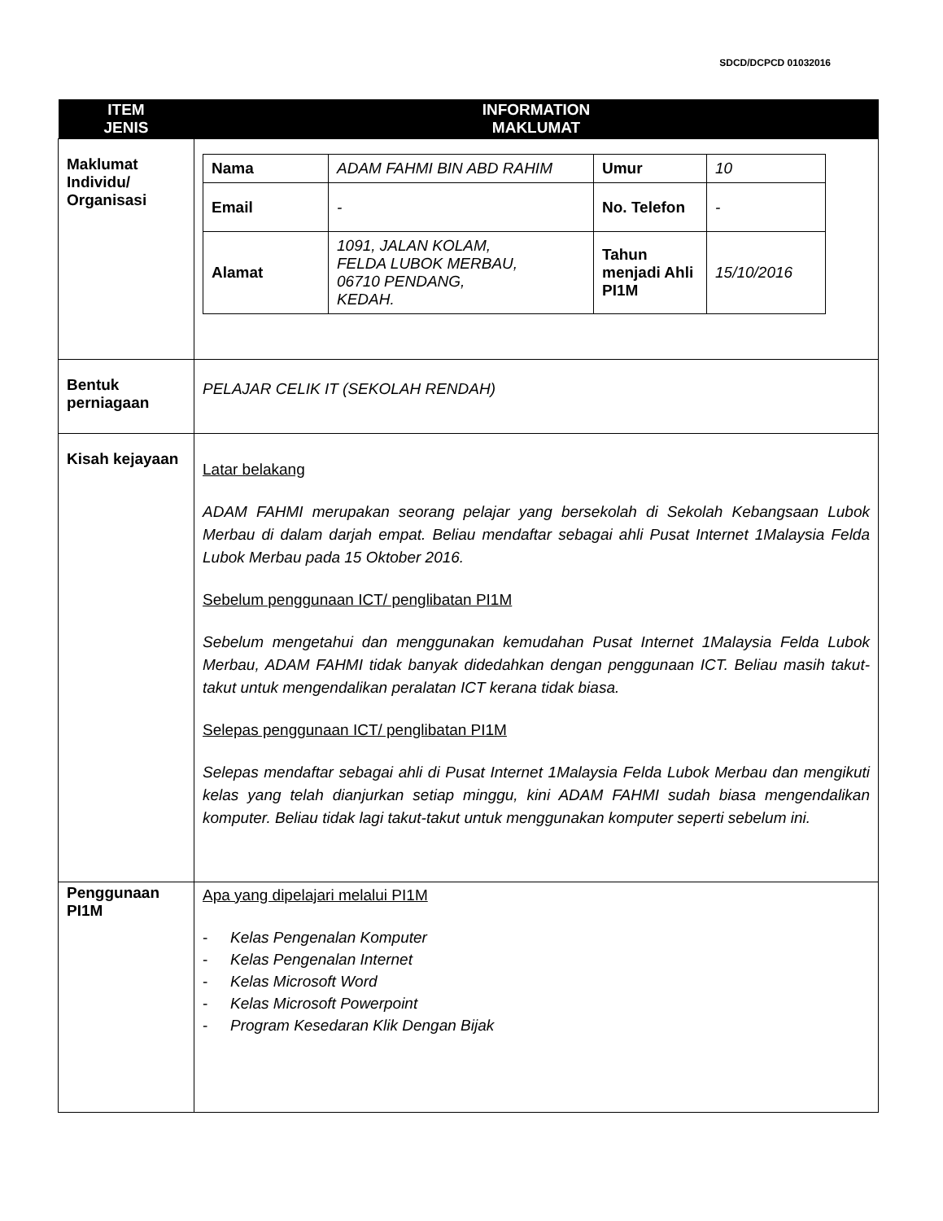SDCD/DCPCD 01032016
| ITEM JENIS | INFORMATION MAKLUMAT |
| --- | --- |
| Maklumat Individu/ Organisasi | / Nama / ADAM FAHMI BIN ABD RAHIM / Umur / 10 / / Email / - / No. Telefon / - / / Alamat / 1091, JALAN KOLAM, FELDA LUBOK MERBAU, 06710 PENDANG, KEDAH. / Tahun menjadi Ahli PI1M / 15/10/2016 / |
| Bentuk perniagaan | PELAJAR CELIK IT (SEKOLAH RENDAH) |
| Kisah kejayaan | Latar belakang ADAM FAHMI merupakan seorang pelajar yang bersekolah di Sekolah Kebangsaan Lubok Merbau di dalam darjah empat. Beliau mendaftar sebagai ahli Pusat Internet 1Malaysia Felda Lubok Merbau pada 15 Oktober 2016. Sebelum penggunaan ICT/ penglibatan PI1M Sebelum mengetahui dan menggunakan kemudahan Pusat Internet 1Malaysia Felda Lubok Merbau, ADAM FAHMI tidak banyak didedahkan dengan penggunaan ICT. Beliau masih takut-takut untuk mengendalikan peralatan ICT kerana tidak biasa. Selepas penggunaan ICT/ penglibatan PI1M Selepas mendaftar sebagai ahli di Pusat Internet 1Malaysia Felda Lubok Merbau dan mengikuti kelas yang telah dianjurkan setiap minggu, kini ADAM FAHMI sudah biasa mengendalikan komputer. Beliau tidak lagi takut-takut untuk menggunakan komputer seperti sebelum ini. |
| Penggunaan PI1M | Apa yang dipelajari melalui PI1M - Kelas Pengenalan Komputer - Kelas Pengenalan Internet - Kelas Microsoft Word - Kelas Microsoft Powerpoint - Program Kesedaran Klik Dengan Bijak |